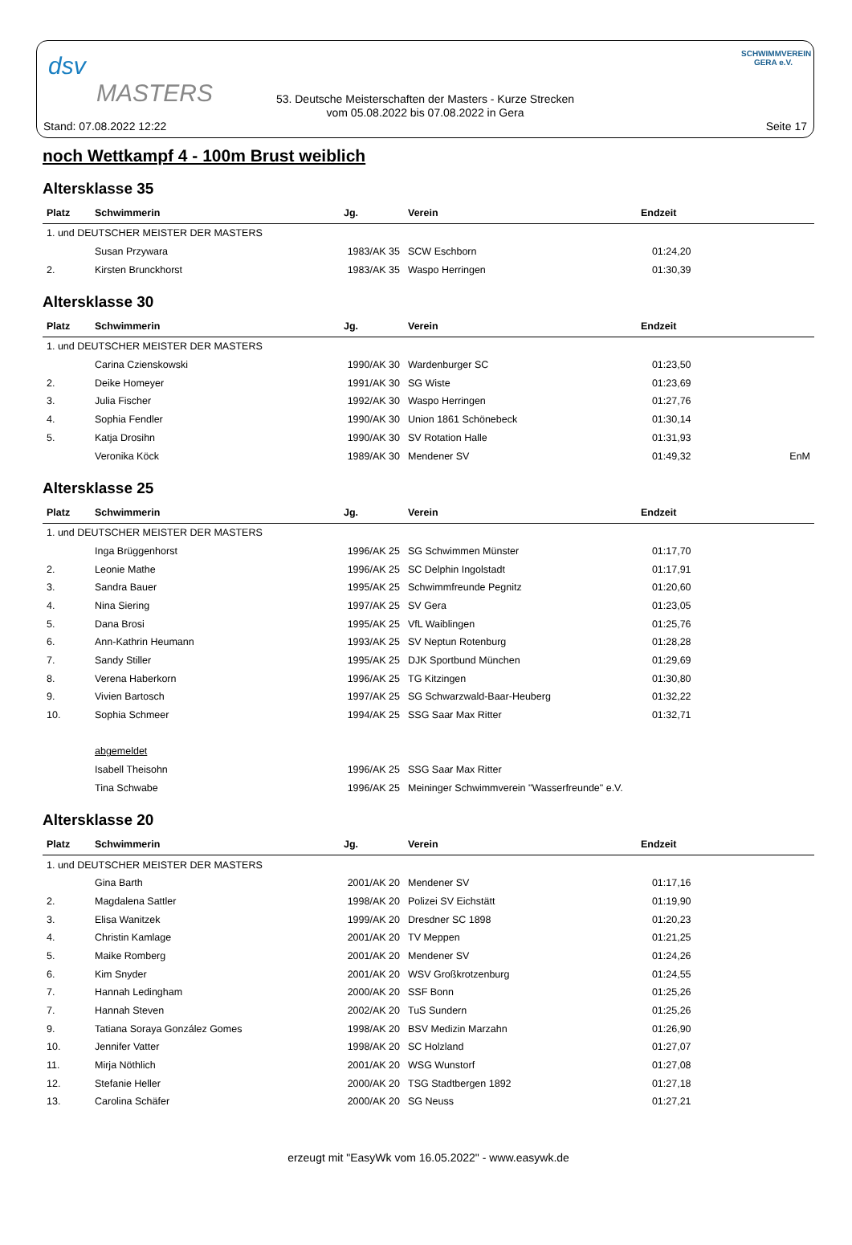dsv
MASTERS
53. Deutsche Meisterschaften der Masters - Kurze Strecken
vom 05.08.2022 bis 07.08.2022 in Gera
SCHWIMMVEREIN
GERA e.V.
Stand: 07.08.2022 12:22 Seite 17
noch Wettkampf 4 - 100m Brust weiblich
Altersklasse 35
| Platz | Schwimmerin | Jg. | Verein | Endzeit | |
| --- | --- | --- | --- | --- | --- |
| 1. und DEUTSCHER MEISTER DER MASTERS | | | | | |
| | Susan Przywara | 1983/AK 35 | SCW Eschborn | 01:24,20 | |
| 2. | Kirsten Brunckhorst | 1983/AK 35 | Waspo Herringen | 01:30,39 | |
Altersklasse 30
| Platz | Schwimmerin | Jg. | Verein | Endzeit | |
| --- | --- | --- | --- | --- | --- |
| 1. und DEUTSCHER MEISTER DER MASTERS | | | | | |
| | Carina Czienskowski | 1990/AK 30 | Wardenburger SC | 01:23,50 | |
| 2. | Deike Homeyer | 1991/AK 30 | SG Wiste | 01:23,69 | |
| 3. | Julia Fischer | 1992/AK 30 | Waspo Herringen | 01:27,76 | |
| 4. | Sophia Fendler | 1990/AK 30 | Union 1861 Schönebeck | 01:30,14 | |
| 5. | Katja Drosihn | 1990/AK 30 | SV Rotation Halle | 01:31,93 | |
| | Veronika Köck | 1989/AK 30 | Mendener SV | 01:49,32 | EnM |
Altersklasse 25
| Platz | Schwimmerin | Jg. | Verein | Endzeit | |
| --- | --- | --- | --- | --- | --- |
| 1. und DEUTSCHER MEISTER DER MASTERS | | | | | |
| | Inga Brüggenhorst | 1996/AK 25 | SG Schwimmen Münster | 01:17,70 | |
| 2. | Leonie Mathe | 1996/AK 25 | SC Delphin Ingolstadt | 01:17,91 | |
| 3. | Sandra Bauer | 1995/AK 25 | Schwimmfreunde Pegnitz | 01:20,60 | |
| 4. | Nina Siering | 1997/AK 25 | SV Gera | 01:23,05 | |
| 5. | Dana Brosi | 1995/AK 25 | VfL Waiblingen | 01:25,76 | |
| 6. | Ann-Kathrin Heumann | 1993/AK 25 | SV Neptun Rotenburg | 01:28,28 | |
| 7. | Sandy Stiller | 1995/AK 25 | DJK Sportbund München | 01:29,69 | |
| 8. | Verena Haberkorn | 1996/AK 25 | TG Kitzingen | 01:30,80 | |
| 9. | Vivien Bartosch | 1997/AK 25 | SG Schwarzwald-Baar-Heuberg | 01:32,22 | |
| 10. | Sophia Schmeer | 1994/AK 25 | SSG Saar Max Ritter | 01:32,71 | |
| | abgemeldet | | | | |
| | Isabell Theisohn | 1996/AK 25 | SSG Saar Max Ritter | | |
| | Tina Schwabe | 1996/AK 25 | Meininger Schwimmverein "Wasserfreunde" e.V. | | |
Altersklasse 20
| Platz | Schwimmerin | Jg. | Verein | Endzeit | |
| --- | --- | --- | --- | --- | --- |
| 1. und DEUTSCHER MEISTER DER MASTERS | | | | | |
| | Gina Barth | 2001/AK 20 | Mendener SV | 01:17,16 | |
| 2. | Magdalena Sattler | 1998/AK 20 | Polizei SV Eichstätt | 01:19,90 | |
| 3. | Elisa Wanitzek | 1999/AK 20 | Dresdner SC 1898 | 01:20,23 | |
| 4. | Christin Kamlage | 2001/AK 20 | TV Meppen | 01:21,25 | |
| 5. | Maike Romberg | 2001/AK 20 | Mendener SV | 01:24,26 | |
| 6. | Kim Snyder | 2001/AK 20 | WSV Großkrotzenburg | 01:24,55 | |
| 7. | Hannah Ledingham | 2000/AK 20 | SSF Bonn | 01:25,26 | |
| 7. | Hannah Steven | 2002/AK 20 | TuS Sundern | 01:25,26 | |
| 9. | Tatiana Soraya González Gomes | 1998/AK 20 | BSV Medizin Marzahn | 01:26,90 | |
| 10. | Jennifer Vatter | 1998/AK 20 | SC Holzland | 01:27,07 | |
| 11. | Mirja Nöthlich | 2001/AK 20 | WSG Wunstorf | 01:27,08 | |
| 12. | Stefanie Heller | 2000/AK 20 | TSG Stadtbergen 1892 | 01:27,18 | |
| 13. | Carolina Schäfer | 2000/AK 20 | SG Neuss | 01:27,21 | |
erzeugt mit "EasyWk vom 16.05.2022" - www.easywk.de